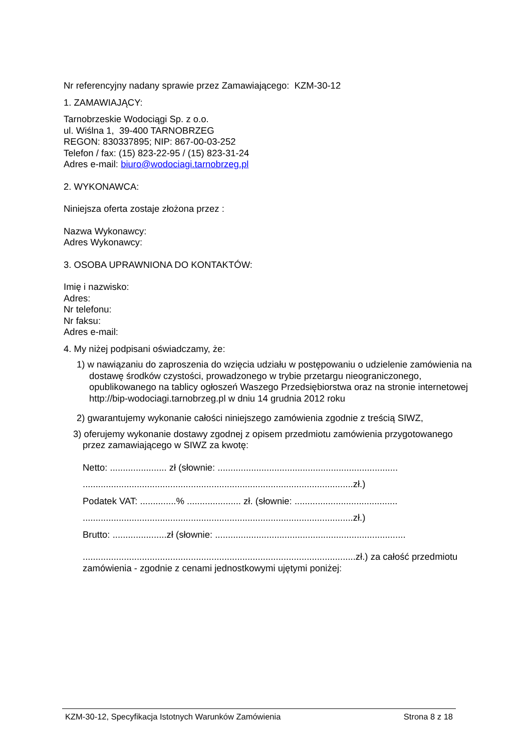Nr referencyjny nadany sprawie przez Zamawiającego: KZM-30-12
1. ZAMAWIAJĄCY:
Tarnobrzeskie Wodociągi Sp. z o.o.
ul. Wiślna 1, 39-400 TARNOBRZEG
REGON: 830337895; NIP: 867-00-03-252
Telefon / fax: (15) 823-22-95 / (15) 823-31-24
Adres e-mail: biuro@wodociagi.tarnobrzeg.pl
2. WYKONAWCA:
Niniejsza oferta zostaje złożona przez :
Nazwa Wykonawcy:
Adres Wykonawcy:
3. OSOBA UPRAWNIONA DO KONTAKTÓW:
Imię i nazwisko:
Adres:
Nr telefonu:
Nr faksu:
Adres e-mail:
4. My niżej podpisani oświadczamy, że:
1) w nawiązaniu do zaproszenia do wzięcia udziału w postępowaniu o udzielenie zamówienia na dostawę środków czystości, prowadzonego w trybie przetargu nieograniczonego, opublikowanego na tablicy ogłoszeń Waszego Przedsiębiorstwa oraz na stronie internetowej http://bip-wodociagi.tarnobrzeg.pl w dniu 14 grudnia 2012 roku
2) gwarantujemy wykonanie całości niniejszego zamówienia zgodnie z treścią SIWZ,
3) oferujemy wykonanie dostawy zgodnej z opisem przedmiotu zamówienia przygotowanego przez zamawiającego w SIWZ za kwotę:
Netto: ...................... zł (słownie: ......................................................................
.........................................................................................................zł.)
Podatek VAT: ..............% ..................... zł. (słownie: ........................................
.........................................................................................................zł.)
Brutto: .....................zł (słownie: ..........................................................................
..........................................................................................................zł.) za całość przedmiotu zamówienia - zgodnie z cenami jednostkowymi ujętymi poniżej:
KZM-30-12, Specyfikacja Istotnych Warunków Zamówienia Strona 8 z 18